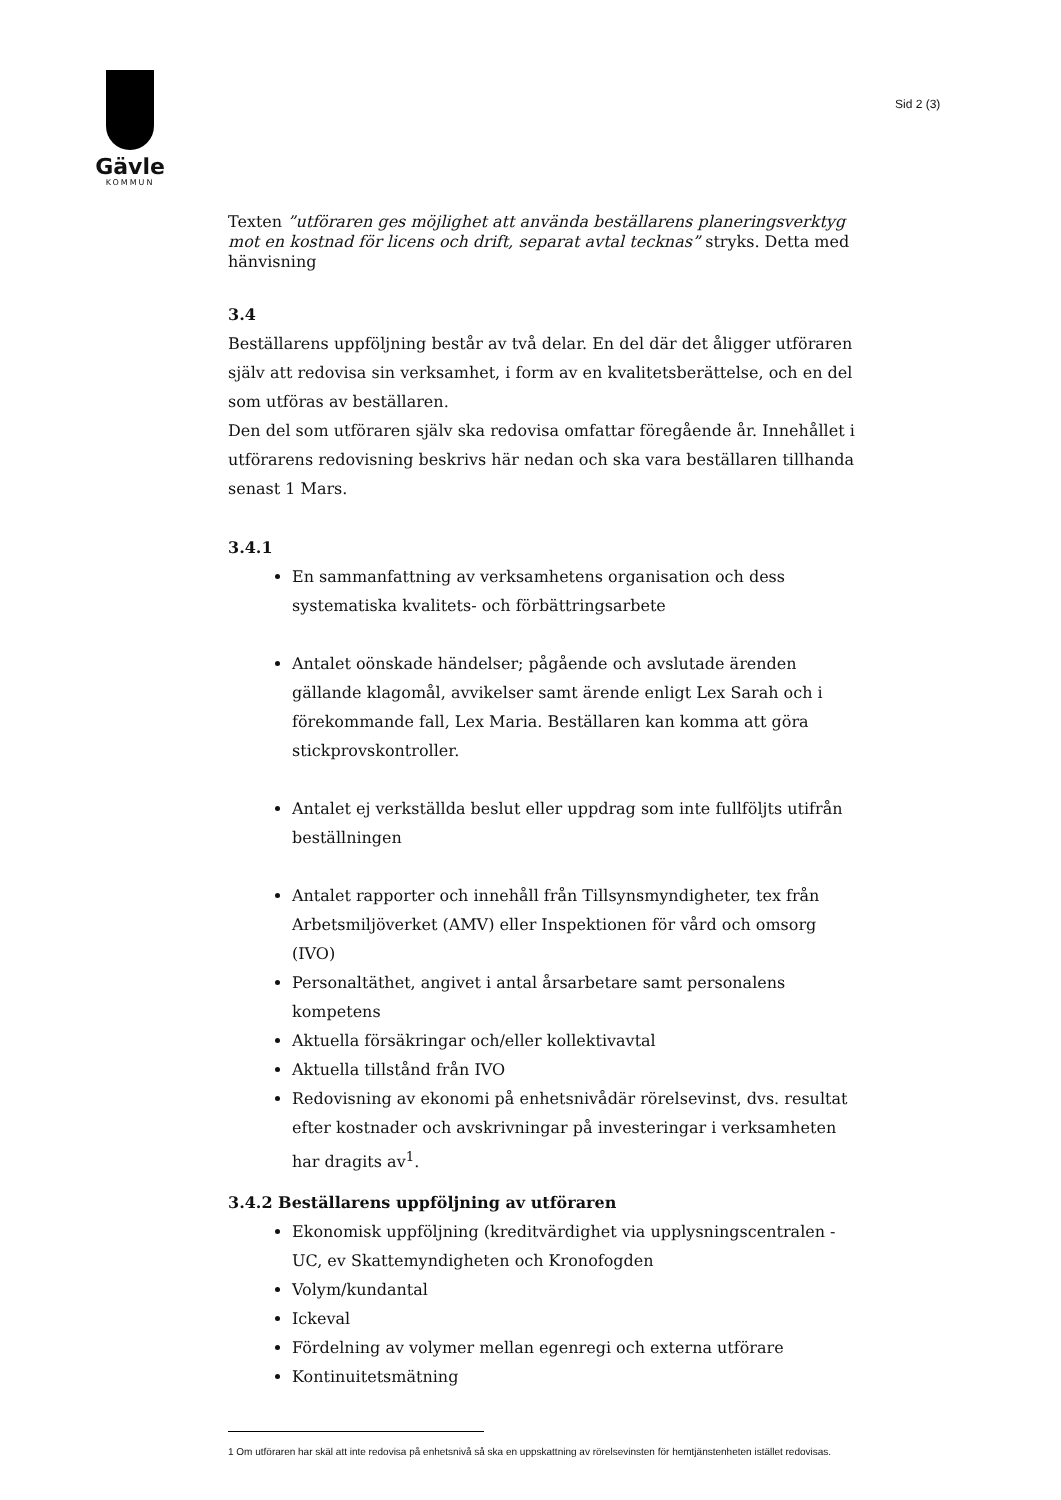Gävle
KOMMUN
Sid 2 (3)
Texten ”utföraren ges möjlighet att använda beställarens planeringsverktyg mot en kostnad för licens och drift, separat avtal tecknas” stryks. Detta med hänvisning
3.4
Beställarens uppföljning består av två delar. En del där det åligger utföraren själv att redovisa sin verksamhet, i form av en kvalitetsberättelse, och en del som utföras av beställaren.
Den del som utföraren själv ska redovisa omfattar föregående år. Innehållet i utförarens redovisning beskrivs här nedan och ska vara beställaren tillhanda senast 1 Mars.
3.4.1
En sammanfattning av verksamhetens organisation och dess systematiska kvalitets- och förbättringsarbete
Antalet oönskade händelser; pågående och avslutade ärenden gällande klagomål, avvikelser samt ärende enligt Lex Sarah och i förekommande fall, Lex Maria. Beställaren kan komma att göra stickprovskontroller.
Antalet ej verkställda beslut eller uppdrag som inte fullföljts utifrån beställningen
Antalet rapporter och innehåll från Tillsynsmyndigheter, tex från Arbetsmiljöverket (AMV) eller Inspektionen för vård och omsorg (IVO)
Personaltäthet, angivet i antal årsarbetare samt personalens kompetens
Aktuella försäkringar och/eller kollektivavtal
Aktuella tillstånd från IVO
Redovisning av ekonomi på enhetsnivådär rörelsevinst, dvs. resultat efter kostnader och avskrivningar på investeringar i verksamheten har dragits av<sup>1</sup>.
3.4.2 Beställarens uppföljning av utföraren
Ekonomisk uppföljning (kreditvärdighet via upplysningscentralen - UC, ev Skattemyndigheten och Kronofogden
Volym/kundantal
Ickeval
Fördelning av volymer mellan egenregi och externa utförare
Kontinuitetsmätning
1 Om utföraren har skäl att inte redovisa på enhetsnivå så ska en uppskattning av rörelsevinsten för hemtjänstenheten istället redovisas.